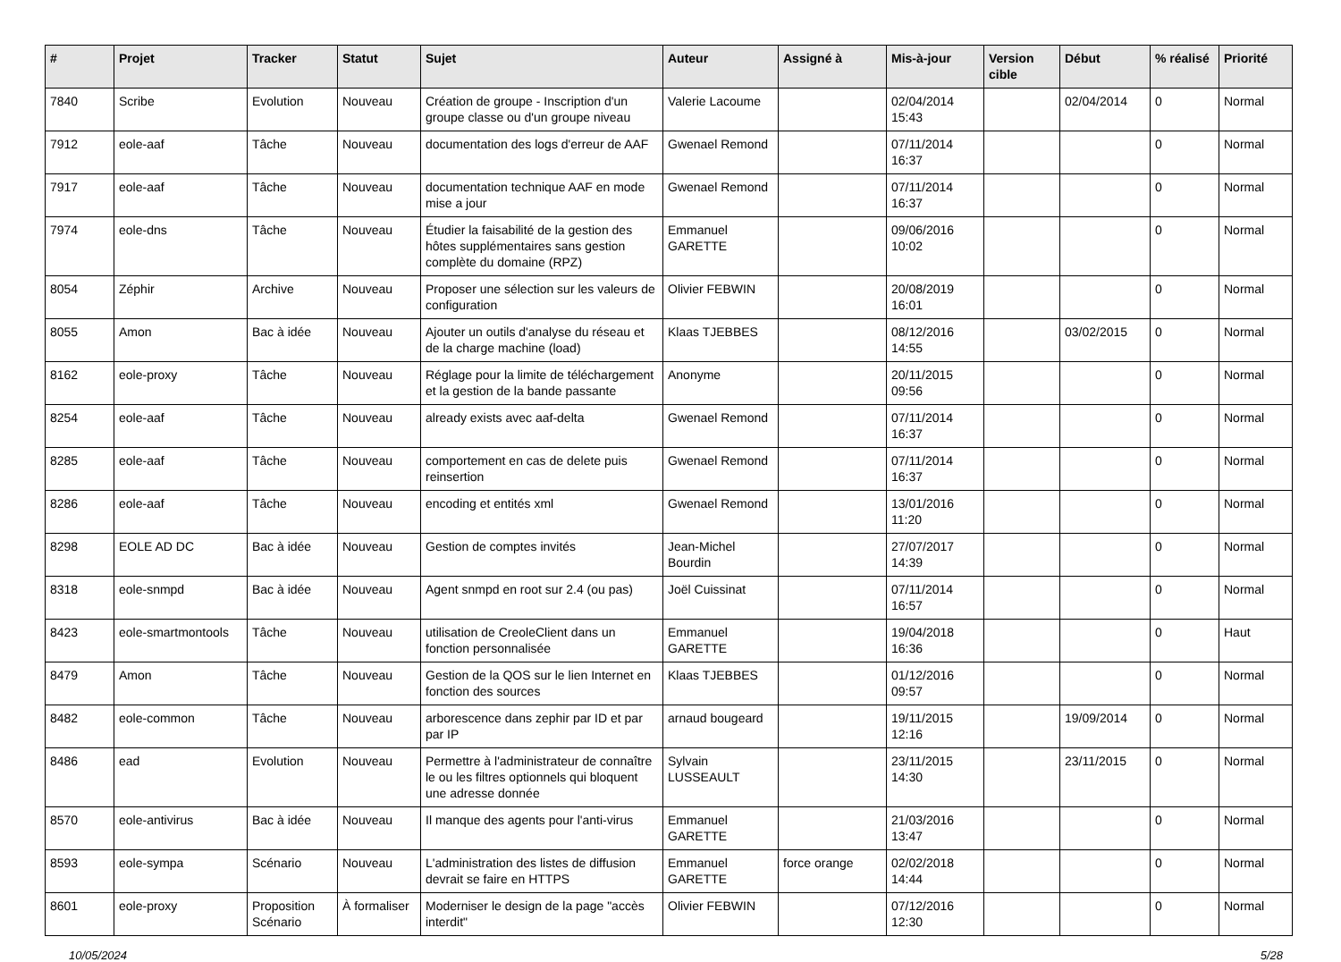| # | Projet | Tracker | Statut | Sujet | Auteur | Assigné à | Mis-à-jour | Version cible | Début | % réalisé | Priorité |
| --- | --- | --- | --- | --- | --- | --- | --- | --- | --- | --- | --- |
| 7840 | Scribe | Evolution | Nouveau | Création de groupe - Inscription d'un groupe classe ou d'un groupe niveau | Valerie Lacoume | | 02/04/2014 15:43 | | 02/04/2014 | 0 | Normal |
| 7912 | eole-aaf | Tâche | Nouveau | documentation des logs d'erreur de AAF | Gwenael Remond | | 07/11/2014 16:37 | | | 0 | Normal |
| 7917 | eole-aaf | Tâche | Nouveau | documentation technique AAF en mode mise a jour | Gwenael Remond | | 07/11/2014 16:37 | | | 0 | Normal |
| 7974 | eole-dns | Tâche | Nouveau | Étudier la faisabilité de la gestion des hôtes supplémentaires sans gestion complète du domaine (RPZ) | Emmanuel GARETTE | | 09/06/2016 10:02 | | | 0 | Normal |
| 8054 | Zéphir | Archive | Nouveau | Proposer une sélection sur les valeurs de configuration | Olivier FEBWIN | | 20/08/2019 16:01 | | | 0 | Normal |
| 8055 | Amon | Bac à idée | Nouveau | Ajouter un outils d'analyse du réseau et de la charge machine (load) | Klaas TJEBBES | | 08/12/2016 14:55 | | 03/02/2015 | 0 | Normal |
| 8162 | eole-proxy | Tâche | Nouveau | Réglage pour la limite de téléchargement et la gestion de la bande passante | Anonyme | | 20/11/2015 09:56 | | | 0 | Normal |
| 8254 | eole-aaf | Tâche | Nouveau | already exists avec aaf-delta | Gwenael Remond | | 07/11/2014 16:37 | | | 0 | Normal |
| 8285 | eole-aaf | Tâche | Nouveau | comportement en cas de delete puis reinsertion | Gwenael Remond | | 07/11/2014 16:37 | | | 0 | Normal |
| 8286 | eole-aaf | Tâche | Nouveau | encoding et entités xml | Gwenael Remond | | 13/01/2016 11:20 | | | 0 | Normal |
| 8298 | EOLE AD DC | Bac à idée | Nouveau | Gestion de comptes invités | Jean-Michel Bourdin | | 27/07/2017 14:39 | | | 0 | Normal |
| 8318 | eole-snmpd | Bac à idée | Nouveau | Agent snmpd en root sur 2.4 (ou pas) | Joël Cuissinat | | 07/11/2014 16:57 | | | 0 | Normal |
| 8423 | eole-smartmontools | Tâche | Nouveau | utilisation de CreoleClient dans un fonction personnalisée | Emmanuel GARETTE | | 19/04/2018 16:36 | | | 0 | Haut |
| 8479 | Amon | Tâche | Nouveau | Gestion de la QOS sur le lien Internet en fonction des sources | Klaas TJEBBES | | 01/12/2016 09:57 | | | 0 | Normal |
| 8482 | eole-common | Tâche | Nouveau | arborescence dans zephir par ID et par par IP | arnaud bougeard | | 19/11/2015 12:16 | | 19/09/2014 | 0 | Normal |
| 8486 | ead | Evolution | Nouveau | Permettre à l'administrateur de connaître le ou les filtres optionnels qui bloquent une adresse donnée | Sylvain LUSSEAULT | | 23/11/2015 14:30 | | 23/11/2015 | 0 | Normal |
| 8570 | eole-antivirus | Bac à idée | Nouveau | Il manque des agents pour l'anti-virus | Emmanuel GARETTE | | 21/03/2016 13:47 | | | 0 | Normal |
| 8593 | eole-sympa | Scénario | Nouveau | L'administration des listes de diffusion devrait se faire en HTTPS | Emmanuel GARETTE | force orange | 02/02/2018 14:44 | | | 0 | Normal |
| 8601 | eole-proxy | Proposition Scénario | À formaliser | Moderniser le design de la page "accès interdit" | Olivier FEBWIN | | 07/12/2016 12:30 | | | 0 | Normal |
10/05/2024 5/28